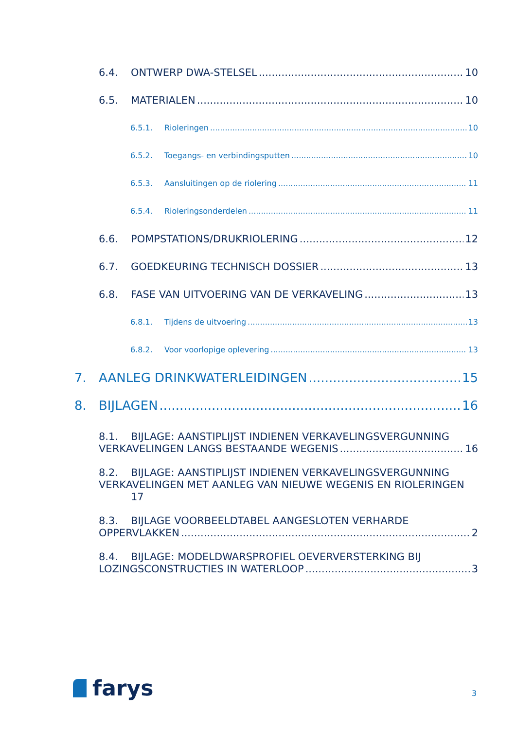6.4. ONTWERP DWA-STELSEL 10
6.5. MATERIALEN 10
6.5.1. Rioleringen 10
6.5.2. Toegangs- en verbindingsputten 10
6.5.3. Aansluitingen op de riolering 11
6.5.4. Rioleringsonderdelen 11
6.6. POMPSTATIONS/DRUKRIOLERING 12
6.7. GOEDKEURING TECHNISCH DOSSIER 13
6.8. FASE VAN UITVOERING VAN DE VERKAVELING 13
6.8.1. Tijdens de uitvoering 13
6.8.2. Voor voorlopige oplevering 13
7. AANLEG DRINKWATERLEIDINGEN 15
8. BIJLAGEN 16
8.1. BIJLAGE: AANSTIPLIJST INDIENEN VERKAVELINGSVERGUNNING
VERKAVELINGEN LANGS BESTAANDE WEGENIS 16
8.2. BIJLAGE: AANSTIPLIJST INDIENEN VERKAVELINGSVERGUNNING
VERKAVELINGEN MET AANLEG VAN NIEUWE WEGENIS EN RIOLERINGEN
17
8.3. BIJLAGE VOORBEELDTABEL AANGESLOTEN VERHARDE
OPPERVLAKKEN 2
8.4. BIJLAGE: MODELDWARSPROFIEL OEVERVERSTERKING BIJ
LOZINGSCONSTRUCTIES IN WATERLOOP 3
farys 3